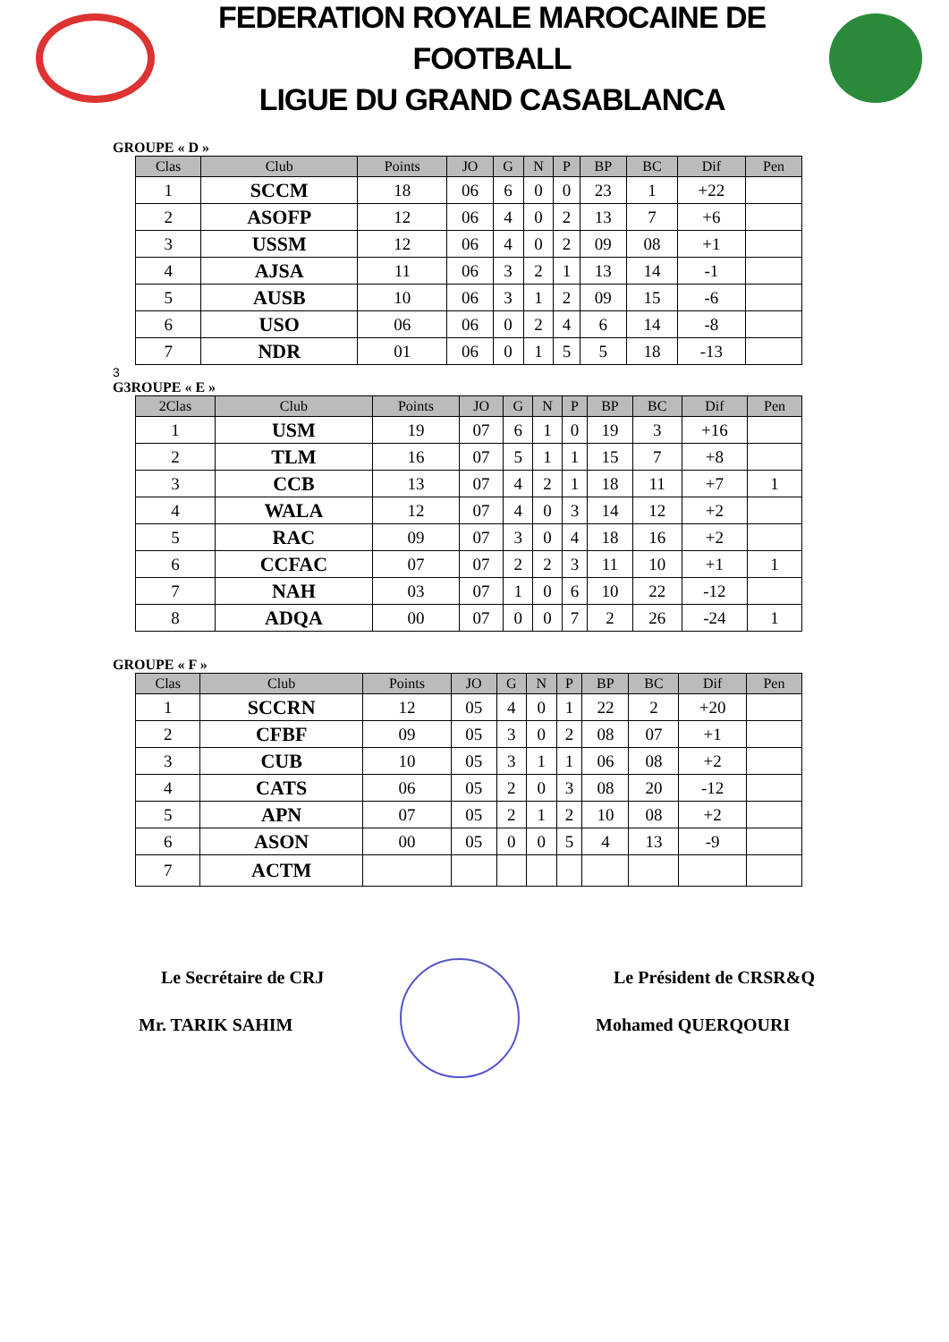FEDERATION ROYALE MAROCAINE DE FOOTBALL
LIGUE DU GRAND CASABLANCA
GROUPE « D »
| Clas | Club | Points | JO | G | N | P | BP | BC | Dif | Pen |
| --- | --- | --- | --- | --- | --- | --- | --- | --- | --- | --- |
| 1 | SCCM | 18 | 06 | 6 | 0 | 0 | 23 | 1 | +22 | |
| 2 | ASOFP | 12 | 06 | 4 | 0 | 2 | 13 | 7 | +6 | |
| 3 | USSM | 12 | 06 | 4 | 0 | 2 | 09 | 08 | +1 | |
| 4 | AJSA | 11 | 06 | 3 | 2 | 1 | 13 | 14 | -1 | |
| 5 | AUSB | 10 | 06 | 3 | 1 | 2 | 09 | 15 | -6 | |
| 6 | USO | 06 | 06 | 0 | 2 | 4 | 6 | 14 | -8 | |
| 7 | NDR | 01 | 06 | 0 | 1 | 5 | 5 | 18 | -13 | |
3
G3ROUPE « E »
| 2Clas | Club | Points | JO | G | N | P | BP | BC | Dif | Pen |
| --- | --- | --- | --- | --- | --- | --- | --- | --- | --- | --- |
| 1 | USM | 19 | 07 | 6 | 1 | 0 | 19 | 3 | +16 | |
| 2 | TLM | 16 | 07 | 5 | 1 | 1 | 15 | 7 | +8 | |
| 3 | CCB | 13 | 07 | 4 | 2 | 1 | 18 | 11 | +7 | 1 |
| 4 | WALA | 12 | 07 | 4 | 0 | 3 | 14 | 12 | +2 | |
| 5 | RAC | 09 | 07 | 3 | 0 | 4 | 18 | 16 | +2 | |
| 6 | CCFAC | 07 | 07 | 2 | 2 | 3 | 11 | 10 | +1 | 1 |
| 7 | NAH | 03 | 07 | 1 | 0 | 6 | 10 | 22 | -12 | |
| 8 | ADQA | 00 | 07 | 0 | 0 | 7 | 2 | 26 | -24 | 1 |
GROUPE « F »
| Clas | Club | Points | JO | G | N | P | BP | BC | Dif | Pen |
| --- | --- | --- | --- | --- | --- | --- | --- | --- | --- | --- |
| 1 | SCCRN | 12 | 05 | 4 | 0 | 1 | 22 | 2 | +20 | |
| 2 | CFBF | 09 | 05 | 3 | 0 | 2 | 08 | 07 | +1 | |
| 3 | CUB | 10 | 05 | 3 | 1 | 1 | 06 | 08 | +2 | |
| 4 | CATS | 06 | 05 | 2 | 0 | 3 | 08 | 20 | -12 | |
| 5 | APN | 07 | 05 | 2 | 1 | 2 | 10 | 08 | +2 | |
| 6 | ASON | 00 | 05 | 0 | 0 | 5 | 4 | 13 | -9 | |
| 7 | ACTM | | | | | | | | | |
Le Secrétaire de CRJ
Mr. TARIK SAHIM
Le Président de CRSR&Q
Mohamed QUERQOURI